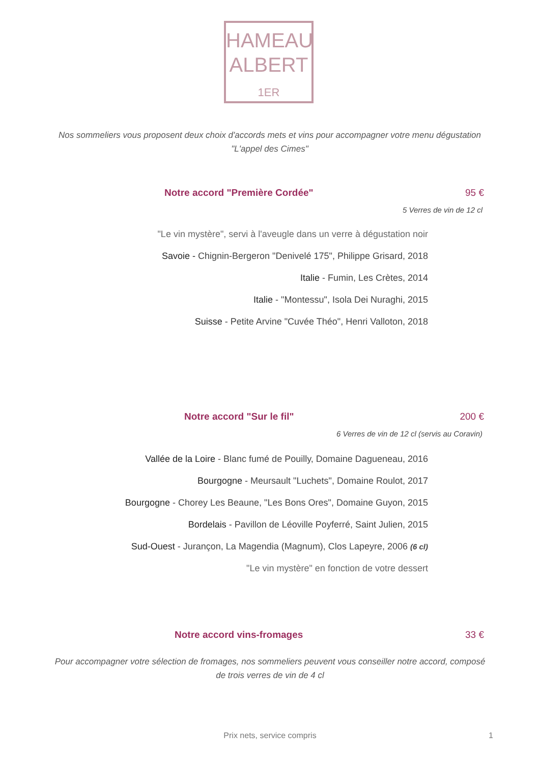HAMEAU
ALBERT
1ER
Nos sommeliers vous proposent deux choix d'accords mets et vins pour accompagner votre menu dégustation "L'appel des Cimes"
Notre accord "Première Cordée" 95 €
5 Verres de vin de 12 cl
"Le vin mystère", servi à l'aveugle dans un verre à dégustation noir
Savoie - Chignin-Bergeron "Denivelé 175", Philippe Grisard, 2018
Italie - Fumin, Les Crètes, 2014
Italie - "Montessu", Isola Dei Nuraghi, 2015
Suisse - Petite Arvine "Cuvée Théo", Henri Valloton, 2018
Notre accord "Sur le fil" 200 €
6 Verres de vin de 12 cl (servis au Coravin)
Vallée de la Loire - Blanc fumé de Pouilly, Domaine Dagueneau, 2016
Bourgogne - Meursault "Luchets", Domaine Roulot, 2017
Bourgogne - Chorey Les Beaune, "Les Bons Ores", Domaine Guyon, 2015
Bordelais - Pavillon de Léoville Poyferré, Saint Julien, 2015
Sud-Ouest - Jurançon, La Magendia (Magnum), Clos Lapeyre, 2006 (6 cl)
"Le vin mystère" en fonction de votre dessert
Notre accord vins-fromages 33 €
Pour accompagner votre sélection de fromages, nos sommeliers peuvent vous conseiller notre accord, composé de trois verres de vin de 4 cl
Prix nets, service compris 1